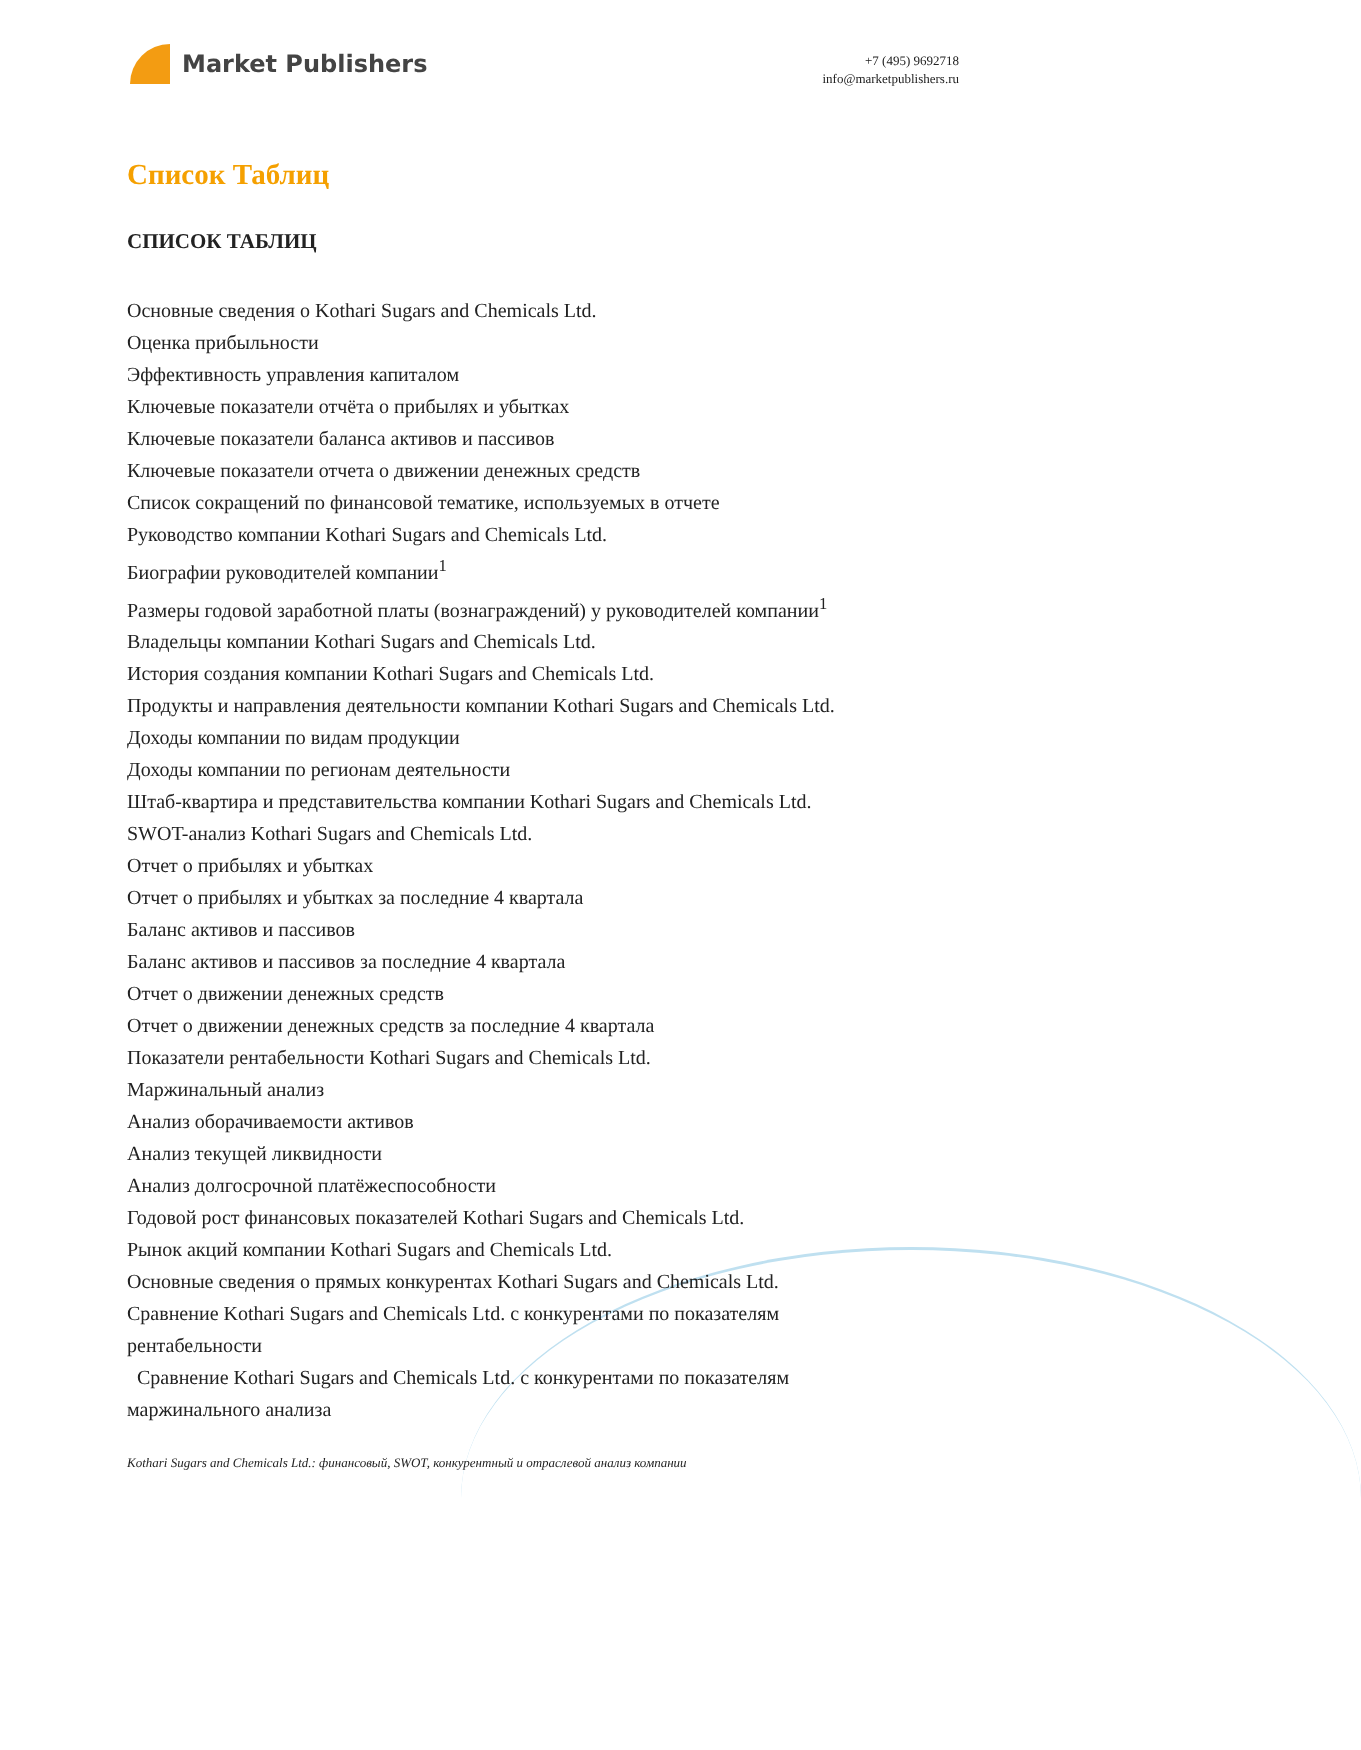Market Publishers
+7 (495) 9692718
info@marketpublishers.ru
Список Таблиц
СПИСОК ТАБЛИЦ
Основные сведения о Kothari Sugars and Chemicals Ltd.
Оценка прибыльности
Эффективность управления капиталом
Ключевые показатели отчёта о прибылях и убытках
Ключевые показатели баланса активов и пассивов
Ключевые показатели отчета о движении денежных средств
Список сокращений по финансовой тематике, используемых в отчете
Руководство компании Kothari Sugars and Chemicals Ltd.
Биографии руководителей компании<sup>1</sup>
Размеры годовой заработной платы (вознаграждений) у руководителей компании<sup>1</sup>
Владельцы компании Kothari Sugars and Chemicals Ltd.
История создания компании Kothari Sugars and Chemicals Ltd.
Продукты и направления деятельности компании Kothari Sugars and Chemicals Ltd.
Доходы компании по видам продукции
Доходы компании по регионам деятельности
Штаб-квартира и представительства компании Kothari Sugars and Chemicals Ltd.
SWOT-анализ Kothari Sugars and Chemicals Ltd.
Отчет о прибылях и убытках
Отчет о прибылях и убытках за последние 4 квартала
Баланс активов и пассивов
Баланс активов и пассивов за последние 4 квартала
Отчет о движении денежных средств
Отчет о движении денежных средств за последние 4 квартала
Показатели рентабельности Kothari Sugars and Chemicals Ltd.
Маржинальный анализ
Анализ оборачиваемости активов
Анализ текущей ликвидности
Анализ долгосрочной платёжеспособности
Годовой рост финансовых показателей Kothari Sugars and Chemicals Ltd.
Рынок акций компании Kothari Sugars and Chemicals Ltd.
Основные сведения о прямых конкурентах Kothari Sugars and Chemicals Ltd.
Сравнение Kothari Sugars and Chemicals Ltd. с конкурентами по показателям рентабельности
Сравнение Kothari Sugars and Chemicals Ltd. с конкурентами по показателям маржинального анализа
Kothari Sugars and Chemicals Ltd.: финансовый, SWOT, конкурентный и отраслевой анализ компании